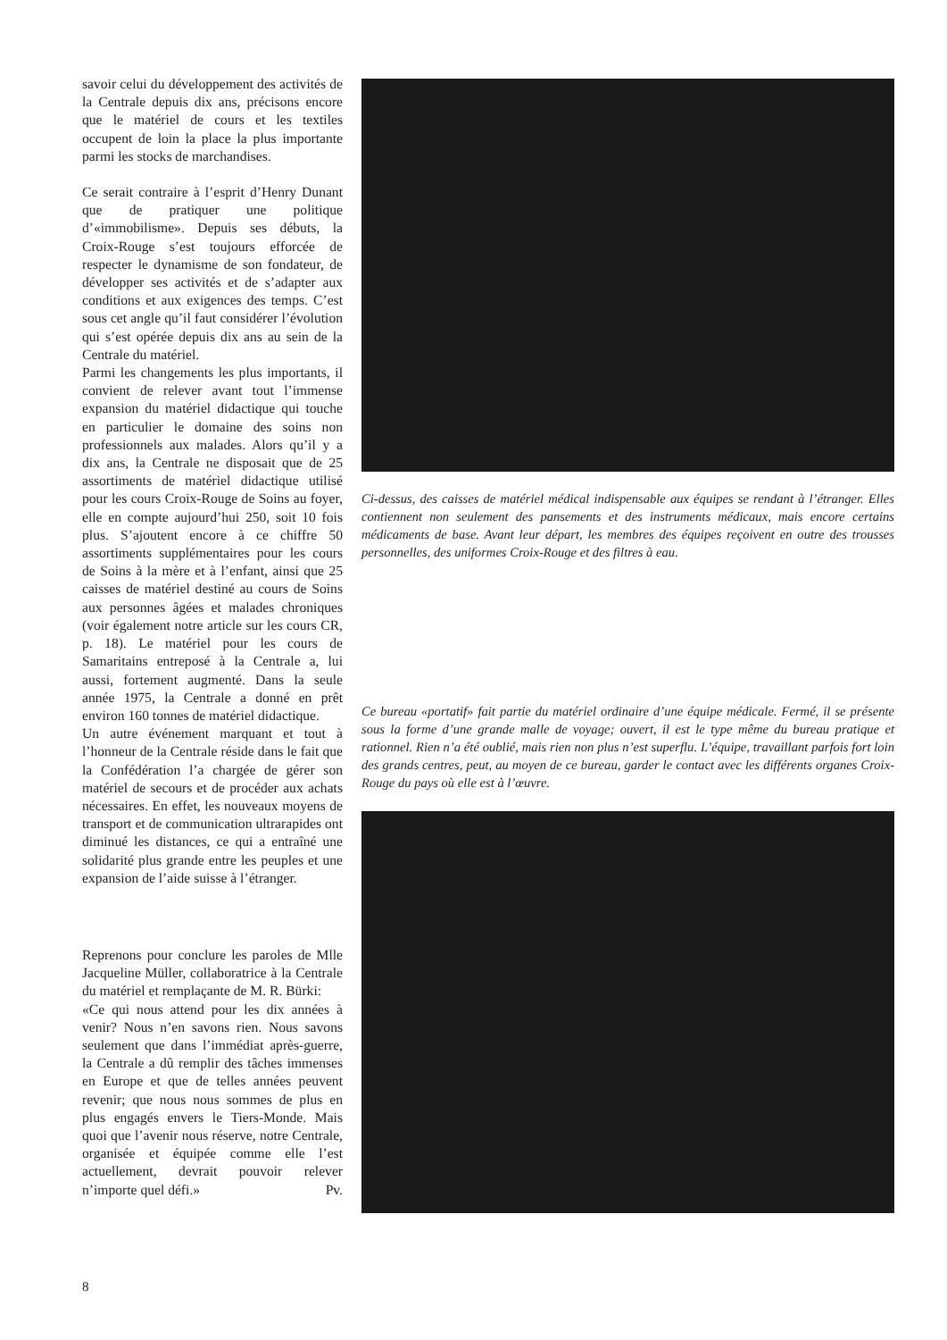savoir celui du développement des activités de la Centrale depuis dix ans, précisons encore que le matériel de cours et les textiles occupent de loin la place la plus importante parmi les stocks de marchandises.
Ce serait contraire à l’esprit d’Henry Dunant que de pratiquer une politique d’«immobilisme». Depuis ses débuts, la Croix-Rouge s’est toujours efforcée de respecter le dynamisme de son fondateur, de développer ses activités et de s’adapter aux conditions et aux exigences des temps. C’est sous cet angle qu’il faut considérer l’évolution qui s’est opérée depuis dix ans au sein de la Centrale du matériel.
Parmi les changements les plus importants, il convient de relever avant tout l’immense expansion du matériel didactique qui touche en particulier le domaine des soins non professionnels aux malades. Alors qu’il y a dix ans, la Centrale ne disposait que de 25 assortiments de matériel didactique utilisé pour les cours Croix-Rouge de Soins au foyer, elle en compte aujourd’hui 250, soit 10 fois plus. S’ajoutent encore à ce chiffre 50 assortiments supplémentaires pour les cours de Soins à la mère et à l’enfant, ainsi que 25 caisses de matériel destiné au cours de Soins aux personnes âgées et malades chroniques (voir également notre article sur les cours CR, p. 18). Le matériel pour les cours de Samaritains entreposé à la Centrale a, lui aussi, fortement augmenté. Dans la seule année 1975, la Centrale a donné en prêt environ 160 tonnes de matériel didactique.
Un autre événement marquant et tout à l’honneur de la Centrale réside dans le fait que la Confédération l’a chargée de gérer son matériel de secours et de procéder aux achats nécessaires. En effet, les nouveaux moyens de transport et de communication ultrarapides ont diminué les distances, ce qui a entraîné une solidarité plus grande entre les peuples et une expansion de l’aide suisse à l’étranger.
Reprenons pour conclure les paroles de Mlle Jacqueline Müller, collaboratrice à la Centrale du matériel et remplaçante de M. R. Bürki:
«Ce qui nous attend pour les dix années à venir? Nous n’en savons rien. Nous savons seulement que dans l’immédiat après-guerre, la Centrale a dû remplir des tâches immenses en Europe et que de telles années peuvent revenir; que nous nous sommes de plus en plus engagés envers le Tiers-Monde. Mais quoi que l’avenir nous réserve, notre Centrale, organisée et équipée comme elle l’est actuellement, devrait pouvoir relever n’importe quel défi.» Pv.
Ci-dessus, des caisses de matériel médical indispensable aux équipes se rendant à l’étranger. Elles contiennent non seulement des pansements et des instruments médicaux, mais encore certains médicaments de base. Avant leur départ, les membres des équipes reçoivent en outre des trousses personnelles, des uniformes Croix-Rouge et des filtres à eau.
Ce bureau «portatif» fait partie du matériel ordinaire d’une équipe médicale. Fermé, il se présente sous la forme d’une grande malle de voyage; ouvert, il est le type même du bureau pratique et rationnel. Rien n’a été oublié, mais rien non plus n’est superflu. L’équipe, travaillant parfois fort loin des grands centres, peut, au moyen de ce bureau, garder le contact avec les différents organes Croix-Rouge du pays où elle est à l’œuvre.
8